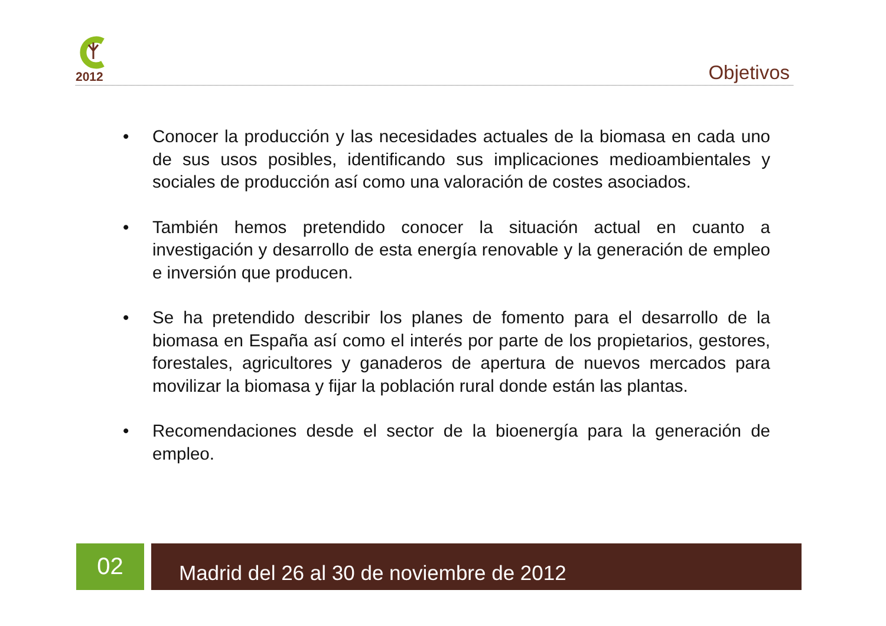2012
Objetivos
• Conocer la producción y las necesidades actuales de la biomasa en cada uno de sus usos posibles, identificando sus implicaciones medioambientales y sociales de producción así como una valoración de costes asociados.
• También hemos pretendido conocer la situación actual en cuanto a investigación y desarrollo de esta energía renovable y la generación de empleo e inversión que producen.
• Se ha pretendido describir los planes de fomento para el desarrollo de la biomasa en España así como el interés por parte de los propietarios, gestores, forestales, agricultores y ganaderos de apertura de nuevos mercados para movilizar la biomasa y fijar la población rural donde están las plantas.
• Recomendaciones desde el sector de la bioenergía para la generación de empleo.
02 Madrid del 26 al 30 de noviembre de 2012